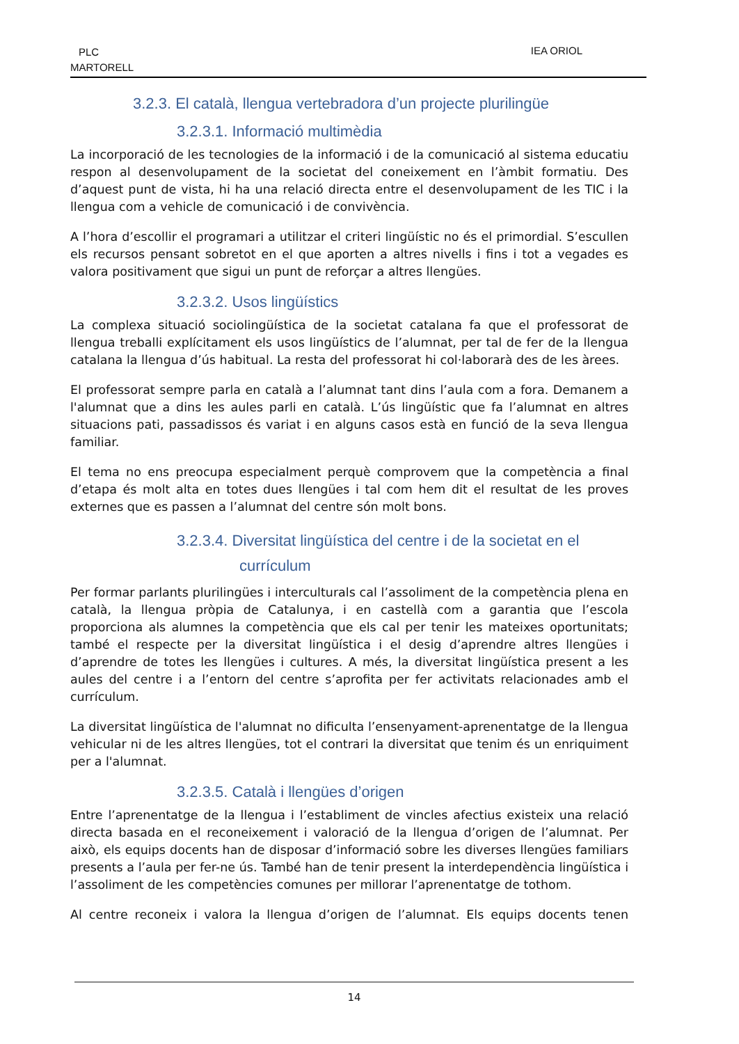PLC
MARTORELL
IEA ORIOL
3.2.3. El català, llengua vertebradora d’un projecte plurilingüe
3.2.3.1. Informació multimèdia
La incorporació de les tecnologies de la informació i de la comunicació al sistema educatiu respon al desenvolupament de la societat del coneixement en l’àmbit formatiu. Des d’aquest punt de vista, hi ha una relació directa entre el desenvolupament de les TIC i la llengua com a vehicle de comunicació i de convivència.
A l’hora d’escollir el programari a utilitzar el criteri lingüístic no és el primordial. S’escullen els recursos pensant sobretot en el que aporten a altres nivells i fins i tot a vegades es valora positivament que sigui un punt de reforçar a altres llengües.
3.2.3.2. Usos lingüístics
La complexa situació sociolingüística de la societat catalana fa que el professorat de llengua treballi explícitament els usos lingüístics de l’alumnat, per tal de fer de la llengua catalana la llengua d’ús habitual. La resta del professorat hi col·laborarà des de les àrees.
El professorat sempre parla en català a l’alumnat tant dins l’aula com a fora. Demanem a l'alumnat que a dins les aules parli en català. L’ús lingüístic que fa l’alumnat en altres situacions pati, passadissos és variat i en alguns casos està en funció de la seva llengua familiar.
El tema no ens preocupa especialment perquè comprovem que la competència a final d’etapa és molt alta en totes dues llengües i tal com hem dit el resultat de les proves externes que es passen a l’alumnat del centre són molt bons.
3.2.3.4. Diversitat lingüística del centre i de la societat en el
currículum
Per formar parlants plurilingües i interculturals cal l’assoliment de la competència plena en català, la llengua pròpia de Catalunya, i en castellà com a garantia que l’escola proporciona als alumnes la competència que els cal per tenir les mateixes oportunitats; també el respecte per la diversitat lingüística i el desig d’aprendre altres llengües i d’aprendre de totes les llengües i cultures. A més, la diversitat lingüística present a les aules del centre i a l’entorn del centre s’aprofita per fer activitats relacionades amb el currículum.
La diversitat lingüística de l'alumnat no dificulta l’ensenyament-aprenentatge de la llengua vehicular ni de les altres llengües, tot el contrari la diversitat que tenim és un enriquiment per a l'alumnat.
3.2.3.5. Català i llengües d’origen
Entre l’aprenentatge de la llengua i l’establiment de vincles afectius existeix una relació directa basada en el reconeixement i valoració de la llengua d’origen de l’alumnat. Per això, els equips docents han de disposar d’informació sobre les diverses llengües familiars presents a l’aula per fer-ne ús. També han de tenir present la interdependència lingüística i l’assoliment de les competències comunes per millorar l’aprenentatge de tothom.
Al centre reconeix i valora la llengua d’origen de l’alumnat. Els equips docents tenen
14